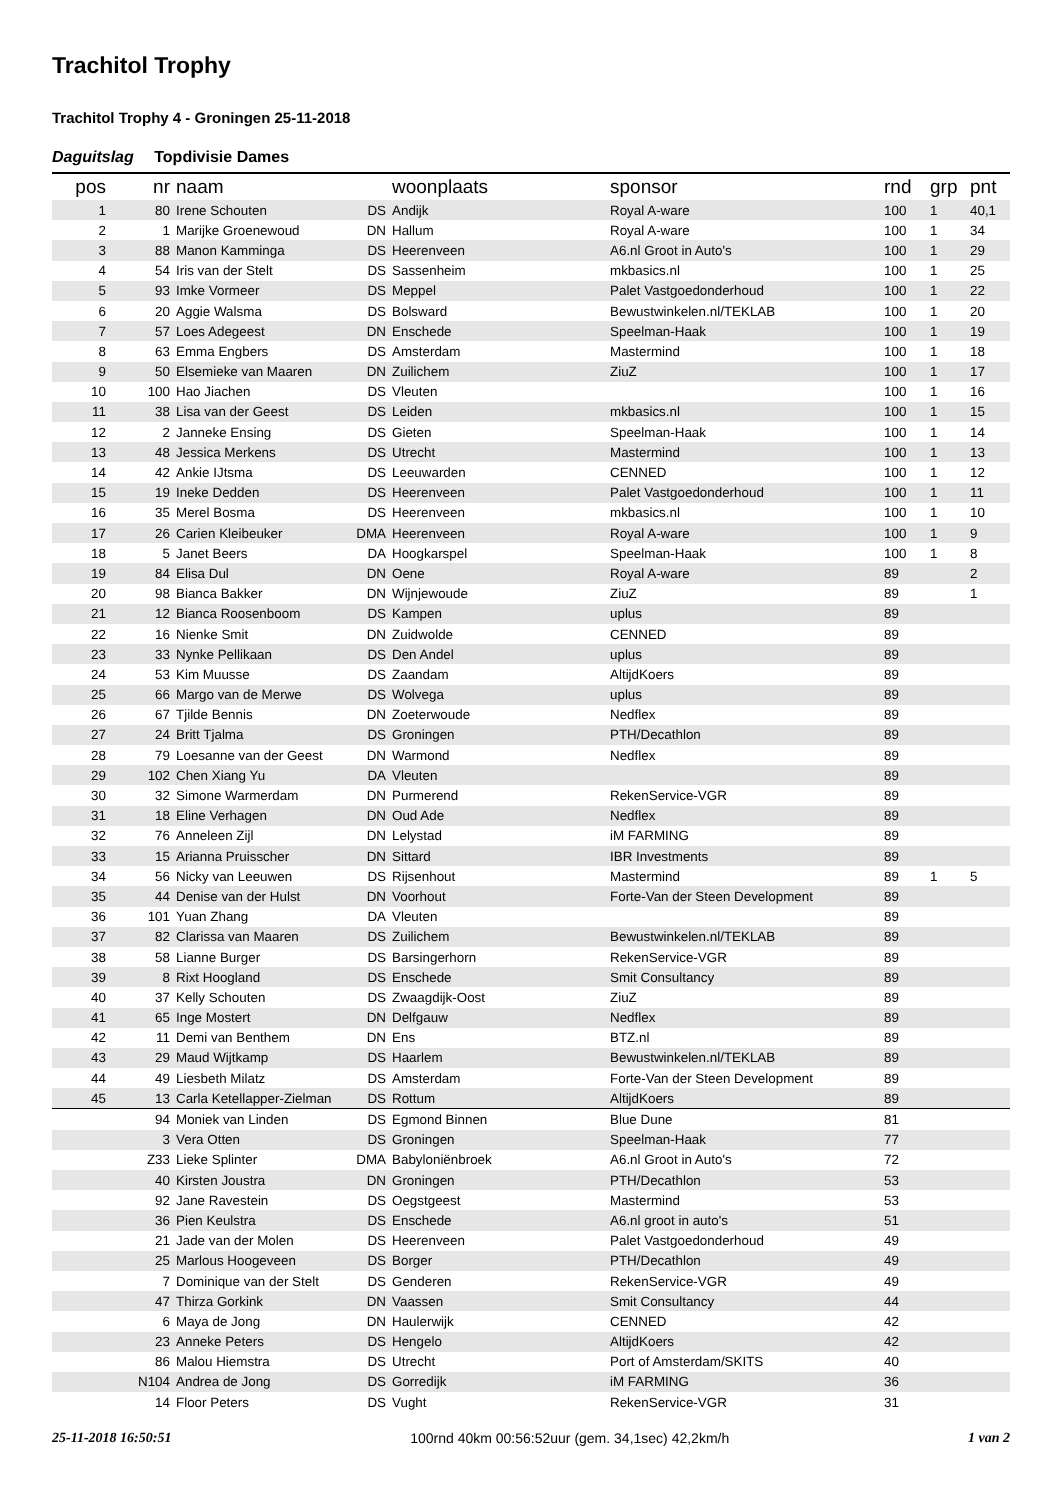Trachitol Trophy
Trachitol Trophy 4 - Groningen 25-11-2018
Daguitslag Topdivisie Dames
| pos | nr | naam | | woonplaats | sponsor | rnd | grp | pnt |
| --- | --- | --- | --- | --- | --- | --- | --- | --- |
| 1 | 80 | Irene Schouten | DS | Andijk | Royal A-ware | 100 | 1 | 40,1 |
| 2 | 1 | Marijke Groenewoud | DN | Hallum | Royal A-ware | 100 | 1 | 34 |
| 3 | 88 | Manon Kamminga | DS | Heerenveen | A6.nl Groot in Auto's | 100 | 1 | 29 |
| 4 | 54 | Iris van der Stelt | DS | Sassenheim | mkbasics.nl | 100 | 1 | 25 |
| 5 | 93 | Imke Vormeer | DS | Meppel | Palet Vastgoedonderhoud | 100 | 1 | 22 |
| 6 | 20 | Aggie Walsma | DS | Bolsward | Bewustwinkelen.nl/TEKLAB | 100 | 1 | 20 |
| 7 | 57 | Loes Adegeest | DN | Enschede | Speelman-Haak | 100 | 1 | 19 |
| 8 | 63 | Emma Engbers | DS | Amsterdam | Mastermind | 100 | 1 | 18 |
| 9 | 50 | Elsemieke van Maaren | DN | Zuilichem | ZiuZ | 100 | 1 | 17 |
| 10 | 100 | Hao Jiachen | DS | Vleuten | | 100 | 1 | 16 |
| 11 | 38 | Lisa van der Geest | DS | Leiden | mkbasics.nl | 100 | 1 | 15 |
| 12 | 2 | Janneke Ensing | DS | Gieten | Speelman-Haak | 100 | 1 | 14 |
| 13 | 48 | Jessica Merkens | DS | Utrecht | Mastermind | 100 | 1 | 13 |
| 14 | 42 | Ankie IJtsma | DS | Leeuwarden | CENNED | 100 | 1 | 12 |
| 15 | 19 | Ineke Dedden | DS | Heerenveen | Palet Vastgoedonderhoud | 100 | 1 | 11 |
| 16 | 35 | Merel Bosma | DS | Heerenveen | mkbasics.nl | 100 | 1 | 10 |
| 17 | 26 | Carien Kleibeuker | DMA | Heerenveen | Royal A-ware | 100 | 1 | 9 |
| 18 | 5 | Janet Beers | DA | Hoogkarspel | Speelman-Haak | 100 | 1 | 8 |
| 19 | 84 | Elisa Dul | DN | Oene | Royal A-ware | 89 | | 2 |
| 20 | 98 | Bianca Bakker | DN | Wijnjewoude | ZiuZ | 89 | | 1 |
| 21 | 12 | Bianca Roosenboom | DS | Kampen | uplus | 89 | | |
| 22 | 16 | Nienke Smit | DN | Zuidwolde | CENNED | 89 | | |
| 23 | 33 | Nynke Pellikaan | DS | Den Andel | uplus | 89 | | |
| 24 | 53 | Kim Muusse | DS | Zaandam | AltijdKoers | 89 | | |
| 25 | 66 | Margo van de Merwe | DS | Wolvega | uplus | 89 | | |
| 26 | 67 | Tjilde Bennis | DN | Zoeterwoude | Nedflex | 89 | | |
| 27 | 24 | Britt Tjalma | DS | Groningen | PTH/Decathlon | 89 | | |
| 28 | 79 | Loesanne van der Geest | DN | Warmond | Nedflex | 89 | | |
| 29 | 102 | Chen Xiang Yu | DA | Vleuten | | 89 | | |
| 30 | 32 | Simone Warmerdam | DN | Purmerend | RekenService-VGR | 89 | | |
| 31 | 18 | Eline Verhagen | DN | Oud Ade | Nedflex | 89 | | |
| 32 | 76 | Anneleen Zijl | DN | Lelystad | iM FARMING | 89 | | |
| 33 | 15 | Arianna Pruisscher | DN | Sittard | IBR Investments | 89 | | |
| 34 | 56 | Nicky van Leeuwen | DS | Rijsenhout | Mastermind | 89 | 1 | 5 |
| 35 | 44 | Denise van der Hulst | DN | Voorhout | Forte-Van der Steen Development | 89 | | |
| 36 | 101 | Yuan Zhang | DA | Vleuten | | 89 | | |
| 37 | 82 | Clarissa van Maaren | DS | Zuilichem | Bewustwinkelen.nl/TEKLAB | 89 | | |
| 38 | 58 | Lianne Burger | DS | Barsingerhorn | RekenService-VGR | 89 | | |
| 39 | 8 | Rixt Hoogland | DS | Enschede | Smit Consultancy | 89 | | |
| 40 | 37 | Kelly Schouten | DS | Zwaagdijk-Oost | ZiuZ | 89 | | |
| 41 | 65 | Inge Mostert | DN | Delfgauw | Nedflex | 89 | | |
| 42 | 11 | Demi van Benthem | DN | Ens | BTZ.nl | 89 | | |
| 43 | 29 | Maud Wijtkamp | DS | Haarlem | Bewustwinkelen.nl/TEKLAB | 89 | | |
| 44 | 49 | Liesbeth Milatz | DS | Amsterdam | Forte-Van der Steen Development | 89 | | |
| 45 | 13 | Carla Ketellapper-Zielman | DS | Rottum | AltijdKoers | 89 | | |
| | 94 | Moniek van Linden | DS | Egmond Binnen | Blue Dune | 81 | | |
| | 3 | Vera Otten | DS | Groningen | Speelman-Haak | 77 | | |
| | Z33 | Lieke Splinter | DMA | Babyloniënbroek | A6.nl Groot in Auto's | 72 | | |
| | 40 | Kirsten Joustra | DN | Groningen | PTH/Decathlon | 53 | | |
| | 92 | Jane Ravestein | DS | Oegstgeest | Mastermind | 53 | | |
| | 36 | Pien Keulstra | DS | Enschede | A6.nl groot in auto's | 51 | | |
| | 21 | Jade van der Molen | DS | Heerenveen | Palet Vastgoedonderhoud | 49 | | |
| | 25 | Marlous Hoogeveen | DS | Borger | PTH/Decathlon | 49 | | |
| | 7 | Dominique van der Stelt | DS | Genderen | RekenService-VGR | 49 | | |
| | 47 | Thirza Gorkink | DN | Vaassen | Smit Consultancy | 44 | | |
| | 6 | Maya de Jong | DN | Haulerwijk | CENNED | 42 | | |
| | 23 | Anneke Peters | DS | Hengelo | AltijdKoers | 42 | | |
| | 86 | Malou Hiemstra | DS | Utrecht | Port of Amsterdam/SKITS | 40 | | |
| | N104 | Andrea de Jong | DS | Gorredijk | iM FARMING | 36 | | |
| | 14 | Floor Peters | DS | Vught | RekenService-VGR | 31 | | |
25-11-2018 16:50:51 100rnd 40km 00:56:52uur (gem. 34,1sec) 42,2km/h 1 van 2